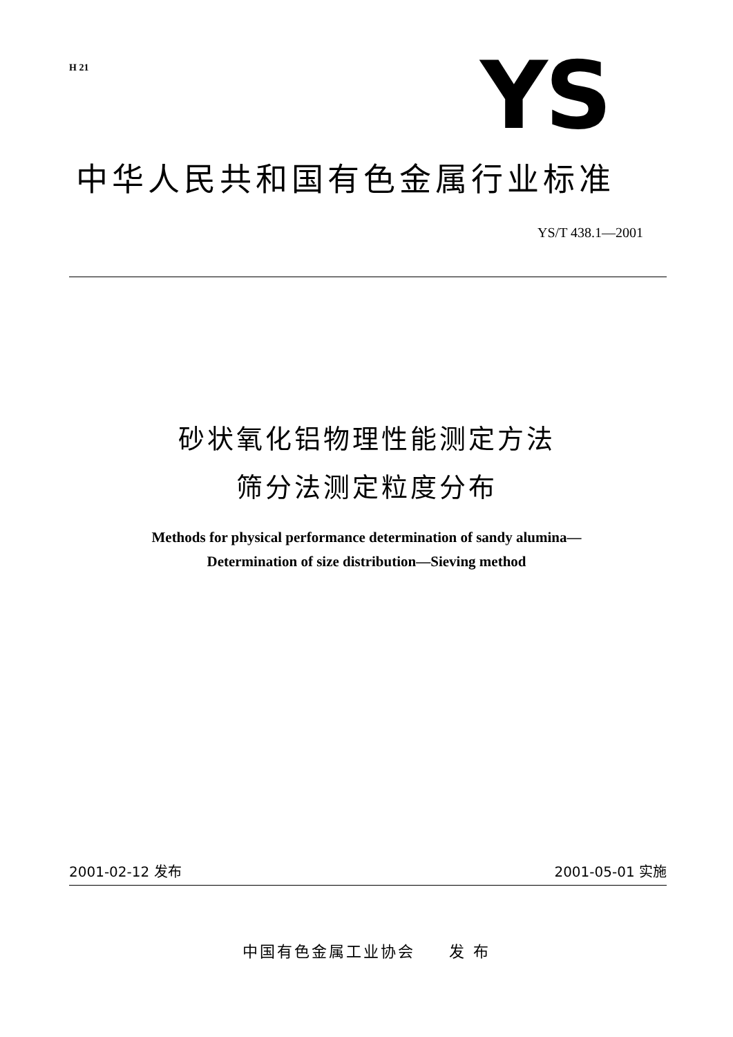H 21 YS
中华人民共和国有色金属行业标准
YS/T 438.1—2001
砂状氧化铝物理性能测定方法
筛分法测定粒度分布
Methods for physical performance determination of sandy alumina—
Determination of size distribution—Sieving method
2001-02-12 发布 2001-05-01 实施
中国有色金属工业协会 发 布